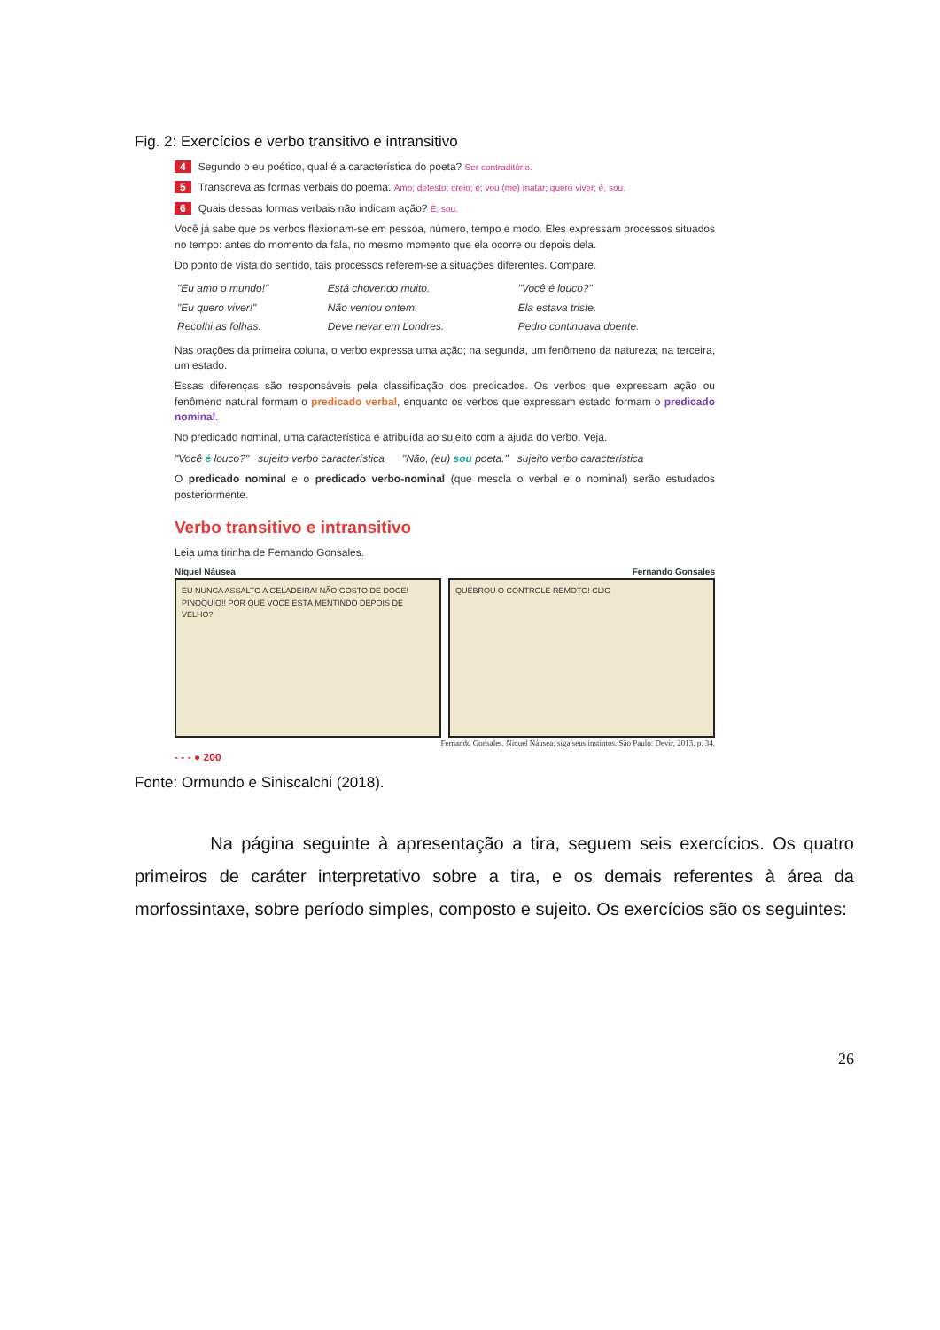Fig. 2: Exercícios e verbo transitivo e intransitivo
4 Segundo o eu poético, qual é a característica do poeta? Ser contraditório.
5 Transcreva as formas verbais do poema. Amo; detesto; creio; é; vou (me) matar; quero viver; é, sou.
6 Quais dessas formas verbais não indicam ação? É; sou.
Você já sabe que os verbos flexionam-se em pessoa, número, tempo e modo. Eles expressam processos situados no tempo: antes do momento da fala, no mesmo momento que ela ocorre ou depois dela.
Do ponto de vista do sentido, tais processos referem-se a situações diferentes. Compare.
| "Eu amo o mundo!" | Está chovendo muito. | "Você é louco?" |
| "Eu quero viver!" | Não ventou ontem. | Ela estava triste. |
| Recolhi as folhas. | Deve nevar em Londres. | Pedro continuava doente. |
Nas orações da primeira coluna, o verbo expressa uma ação; na segunda, um fenômeno da natureza; na terceira, um estado.
Essas diferenças são responsáveis pela classificação dos predicados. Os verbos que expressam ação ou fenômeno natural formam o predicado verbal, enquanto os verbos que expressam estado formam o predicado nominal.
No predicado nominal, uma característica é atribuída ao sujeito com a ajuda do verbo. Veja.
"Você é louco?" sujeito verbo característica "Não, (eu) sou poeta." sujeito verbo característica
O predicado nominal e o predicado verbo-nominal (que mescla o verbal e o nominal) serão estudados posteriormente.
Verbo transitivo e intransitivo
Leia uma tirinha de Fernando Gonsales.
Níquel Náusea Fernando Gonsales
EU NUNCA ASSALTO A GELADEIRA! NÃO GOSTO DE DOCE! PINÓQUIO!! POR QUE VOCÊ ESTÁ MENTINDO DEPOIS DE VELHO?
QUEBROU O CONTROLE REMOTO! CLIC
Fernando Gonsales. Níquel Náusea: siga seus instintos. São Paulo: Devir, 2013. p. 34.
- - - ● 200
Fonte: Ormundo e Siniscalchi (2018).
Na página seguinte à apresentação a tira, seguem seis exercícios. Os quatro primeiros de caráter interpretativo sobre a tira, e os demais referentes à área da morfossintaxe, sobre período simples, composto e sujeito. Os exercícios são os seguintes:
26